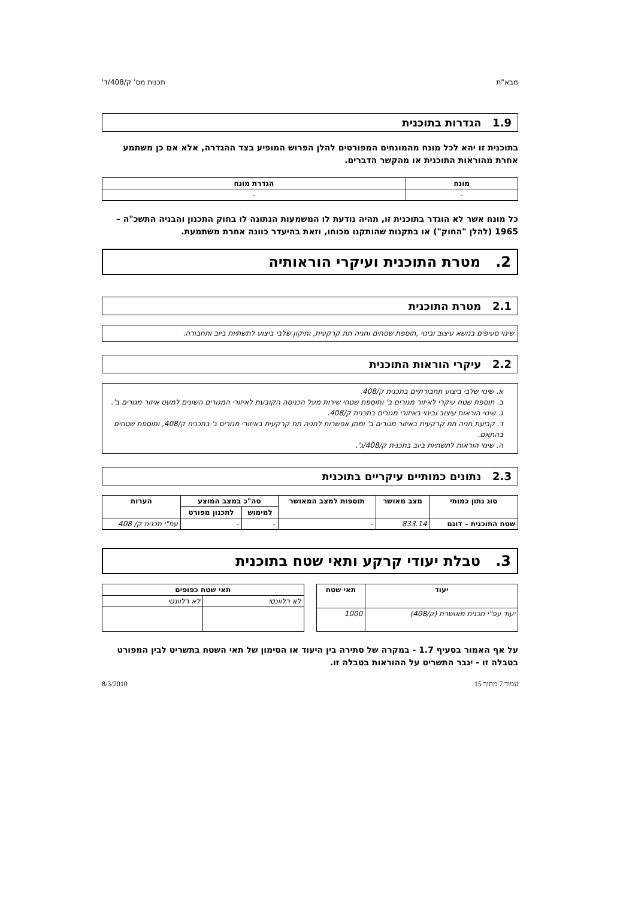מבא"ת תכנית מס' ק/408/ד'
1.9 הגדרות בתוכנית
בתוכנית זו יהא לכל מונח מהמונחים המפורטים להלן הפרוש המופיע בצד ההגדרה, אלא אם כן משתמע אחרת מהוראות התוכנית או מהקשר הדברים.
| מונח | הגדרת מונח |
| --- | --- |
| - | - |
כל מונח אשר לא הוגדר בתוכנית זו, תהיה נודעת לו המשמעות הנתונה לו בחוק התכנון והבניה התשכ"ה – 1965 (להלן "החוק") או בתקנות שהותקנו מכוחו, וזאת בהיעדר כוונה אחרת משתמעת.
2. מטרת התוכנית ועיקרי הוראותיה
2.1 מטרת התוכנית
שינוי סעיפים בנושא עיצוב ובינוי ,תוספת שטחים וחניה תת קרקעית, ותיקון שלבי ביצוע לתשתיות ביוב ותחבורה.
2.2 עיקרי הוראות התוכנית
א. שינוי שלבי ביצוע תחבורתיים בתכנית ק/408.
ב. תוספת שטח עיקרי לאיזור מגורים ב' ותוספת שטחי שירות מעל הכניסה הקובעת לאיזורי המגורים השונים למעט איזור מגורים ב'.
ג. שינוי הוראות עיצוב ובינוי באיזורי מגורים בתכנית ק/408.
ד. קביעת חניה תת קרקעית באיזור מגורים ב' ומתן אפשרות לחניה תת קרקעית באיזורי מגורים ג' בתכנית ק/408, ותוספת שטחים בהתאם.
ה. שינוי הוראות לתשתיות ביוב בתכנית ק/408/ג'.
2.3 נתונים כמותיים עיקריים בתוכנית
| סוג נתון כמותי | מצב מאושר | תוספות למצב המאושר | סה"כ במצב המוצע | | הערות |
| --- | --- | --- | --- | --- | --- |
| | | | למימוש | לתכנון מפורט | |
| שטח התוכנית – דונם | 833.14 | - | - | - | עפ"י תכנית ק/ 408 |
3. טבלת יעודי קרקע ותאי שטח בתוכנית
| יעוד | תאי שטח |
| --- | --- |
| יעוד עפ"י תכנית מאושרת (ק/408) | 1000 |
| תאי שטח כפופים | |
| --- | --- |
| לא רלוונטי | לא רלוונטי |
על אף האמור בסעיף 1.7 - במקרה של סתירה בין היעוד או הסימון של תאי השטח בתשריט לבין המפורט בטבלה זו - יגבר התשריט על ההוראות בטבלה זו.
עמוד 7 מתוך 15 8/3/2010